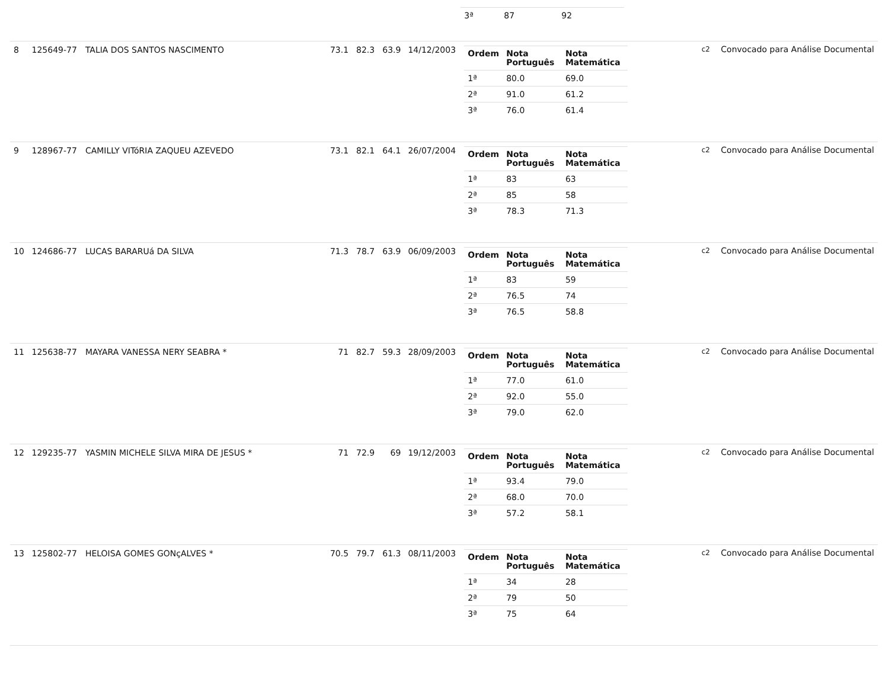| | | | | | | | / 3ª / 87 / 92 / | | |
| 8 | 125649-77 | TALIA DOS SANTOS NASCIMENTO | 73.1 | 82.3 | 63.9 | 14/12/2003 | / Ordem / Nota Português / Nota Matemática / / --- / --- / --- / / 1ª / 80.0 / 69.0 / / 2ª / 91.0 / 61.2 / / 3ª / 76.0 / 61.4 / | c2 | Convocado para Análise Documental |
| 9 | 128967-77 | CAMILLY VITóRIA ZAQUEU AZEVEDO | 73.1 | 82.1 | 64.1 | 26/07/2004 | / Ordem / Nota Português / Nota Matemática / / --- / --- / --- / / 1ª / 83 / 63 / / 2ª / 85 / 58 / / 3ª / 78.3 / 71.3 / | c2 | Convocado para Análise Documental |
| 10 | 124686-77 | LUCAS BARARUá DA SILVA | 71.3 | 78.7 | 63.9 | 06/09/2003 | / Ordem / Nota Português / Nota Matemática / / --- / --- / --- / / 1ª / 83 / 59 / / 2ª / 76.5 / 74 / / 3ª / 76.5 / 58.8 / | c2 | Convocado para Análise Documental |
| 11 | 125638-77 | MAYARA VANESSA NERY SEABRA * | 71 | 82.7 | 59.3 | 28/09/2003 | / Ordem / Nota Português / Nota Matemática / / --- / --- / --- / / 1ª / 77.0 / 61.0 / / 2ª / 92.0 / 55.0 / / 3ª / 79.0 / 62.0 / | c2 | Convocado para Análise Documental |
| 12 | 129235-77 | YASMIN MICHELE SILVA MIRA DE JESUS * | 71 | 72.9 | 69 | 19/12/2003 | / Ordem / Nota Português / Nota Matemática / / --- / --- / --- / / 1ª / 93.4 / 79.0 / / 2ª / 68.0 / 70.0 / / 3ª / 57.2 / 58.1 / | c2 | Convocado para Análise Documental |
| 13 | 125802-77 | HELOISA GOMES GONçALVES * | 70.5 | 79.7 | 61.3 | 08/11/2003 | / Ordem / Nota Português / Nota Matemática / / --- / --- / --- / / 1ª / 34 / 28 / / 2ª / 79 / 50 / / 3ª / 75 / 64 / | c2 | Convocado para Análise Documental |